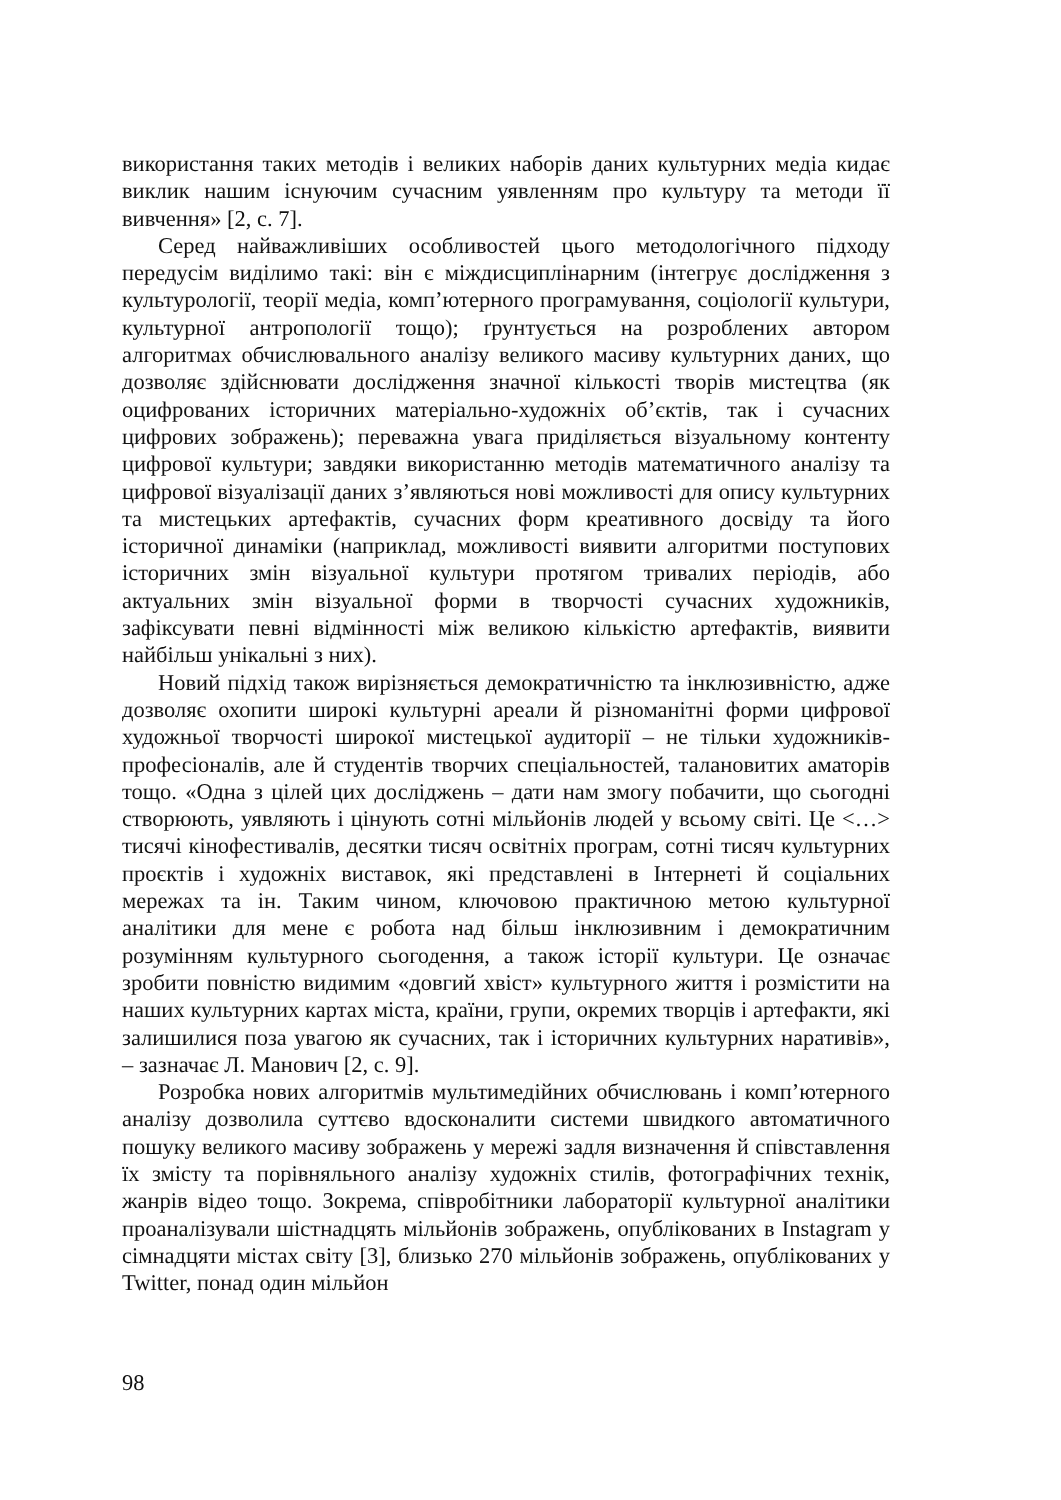використання таких методів і великих наборів даних культурних медіа кидає виклик нашим існуючим сучасним уявленням про культуру та методи її вивчення» [2, с. 7].
Серед найважливіших особливостей цього методологічного підходу передусім виділимо такі: він є міждисциплінарним (інтегрує дослідження з культурології, теорії медіа, комп’ютерного програмування, соціології культури, культурної антропології тощо); ґрунтується на розроблених автором алгоритмах обчислювального аналізу великого масиву культурних даних, що дозволяє здійснювати дослідження значної кількості творів мистецтва (як оцифрованих історичних матеріально-художніх об’єктів, так і сучасних цифрових зображень); переважна увага приділяється візуальному контенту цифрової культури; завдяки використанню методів математичного аналізу та цифрової візуалізації даних з’являються нові можливості для опису культурних та мистецьких артефактів, сучасних форм креативного досвіду та його історичної динаміки (наприклад, можливості виявити алгоритми поступових історичних змін візуальної культури протягом тривалих періодів, або актуальних змін візуальної форми в творчості сучасних художників, зафіксувати певні відмінності між великою кількістю артефактів, виявити найбільш унікальні з них).
Новий підхід також вирізняється демократичністю та інклюзивністю, адже дозволяє охопити широкі культурні ареали й різноманітні форми цифрової художньої творчості широкої мистецької аудиторії – не тільки художників-професіоналів, але й студентів творчих спеціальностей, талановитих аматорів тощо. «Одна з цілей цих досліджень – дати нам змогу побачити, що сьогодні створюють, уявляють і цінують сотні мільйонів людей у всьому світі. Це <…> тисячі кінофестивалів, десятки тисяч освітніх програм, сотні тисяч культурних проєктів і художніх виставок, які представлені в Інтернеті й соціальних мережах та ін. Таким чином, ключовою практичною метою культурної аналітики для мене є робота над більш інклюзивним і демократичним розумінням культурного сьогодення, а також історії культури. Це означає зробити повністю видимим «довгий хвіст» культурного життя і розмістити на наших культурних картах міста, країни, групи, окремих творців і артефакти, які залишилися поза увагою як сучасних, так і історичних культурних наративів», – зазначає Л. Манович [2, с. 9].
Розробка нових алгоритмів мультимедійних обчислювань і комп’ютерного аналізу дозволила суттєво вдосконалити системи швидкого автоматичного пошуку великого масиву зображень у мережі задля визначення й співставлення їх змісту та порівняльного аналізу художніх стилів, фотографічних технік, жанрів відео тощо. Зокрема, співробітники лабораторії культурної аналітики проаналізували шістнадцять мільйонів зображень, опублікованих в Instagram у сімнадцяти містах світу [3], близько 270 мільйонів зображень, опублікованих у Twitter, понад один мільйон
98